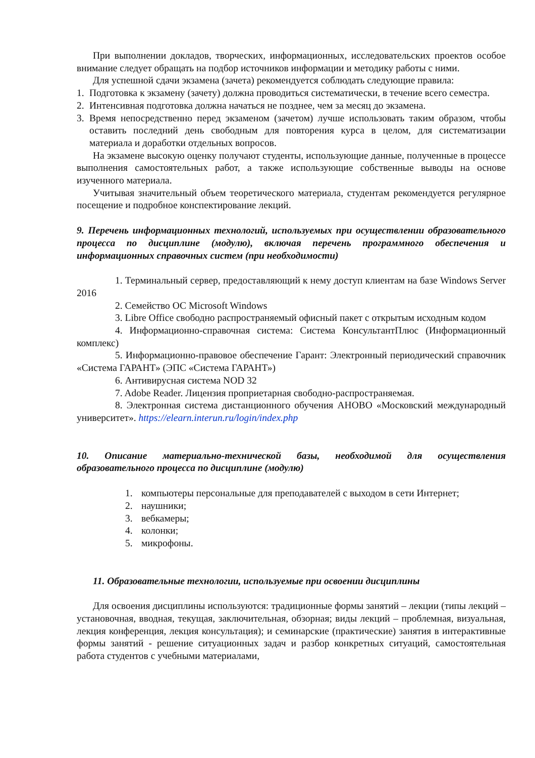При выполнении докладов, творческих, информационных, исследовательских проектов особое внимание следует обращать на подбор источников информации и методику работы с ними.
Для успешной сдачи экзамена (зачета) рекомендуется соблюдать следующие правила:
1. Подготовка к экзамену (зачету) должна проводиться систематически, в течение всего семестра.
2. Интенсивная подготовка должна начаться не позднее, чем за месяц до экзамена.
3. Время непосредственно перед экзаменом (зачетом) лучше использовать таким образом, чтобы оставить последний день свободным для повторения курса в целом, для систематизации материала и доработки отдельных вопросов.
На экзамене высокую оценку получают студенты, использующие данные, полученные в процессе выполнения самостоятельных работ, а также использующие собственные выводы на основе изученного материала.
Учитывая значительный объем теоретического материала, студентам рекомендуется регулярное посещение и подробное конспектирование лекций.
9. Перечень информационных технологий, используемых при осуществлении образовательного процесса по дисциплине (модулю), включая перечень программного обеспечения и информационных справочных систем (при необходимости)
1. Терминальный сервер, предоставляющий к нему доступ клиентам на базе Windows Server 2016
2. Семейство ОС Microsoft Windows
3. Libre Office свободно распространяемый офисный пакет с открытым исходным кодом
4. Информационно-справочная система: Система КонсультантПлюс (Информационный комплекс)
5. Информационно-правовое обеспечение Гарант: Электронный периодический справочник «Система ГАРАНТ» (ЭПС «Система ГАРАНТ»)
6. Антивирусная система NOD 32
7. Adobe Reader. Лицензия проприетарная свободно-распространяемая.
8. Электронная система дистанционного обучения АНОВО «Московский международный университет». https://elearn.interun.ru/login/index.php
10. Описание материально-технической базы, необходимой для осуществления образовательного процесса по дисциплине (модулю)
1. компьютеры персональные для преподавателей с выходом в сети Интернет;
2. наушники;
3. вебкамеры;
4. колонки;
5. микрофоны.
11. Образовательные технологии, используемые при освоении дисциплины
Для освоения дисциплины используются: традиционные формы занятий – лекции (типы лекций – установочная, вводная, текущая, заключительная, обзорная; виды лекций – проблемная, визуальная, лекция конференция, лекция консультация); и семинарские (практические) занятия в интерактивные формы занятий - решение ситуационных задач и разбор конкретных ситуаций, самостоятельная работа студентов с учебными материалами,